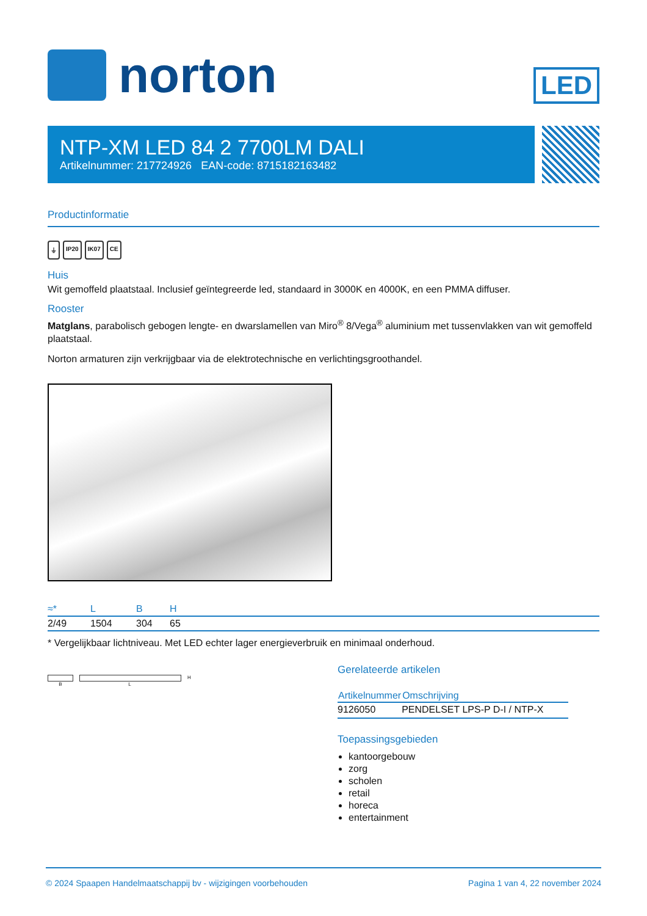norton
LED
NTP-XM LED 84 2 7700LM DALI
Artikelnummer: 217724926 EAN-code: 8715182163482
Productinformatie
⏚ IP20 IK07 CE
Huis
Wit gemoffeld plaatstaal. Inclusief geïntegreerde led, standaard in 3000K en 4000K, en een PMMA diffuser.
Rooster
Matglans, parabolisch gebogen lengte- en dwarslamellen van Miro<sup>®</sup> 8/Vega<sup>®</sup> aluminium met tussenvlakken van wit gemoffeld plaatstaal.
Norton armaturen zijn verkrijgbaar via de elektrotechnische en verlichtingsgroothandel.
| ≈* | L | B | H |
| --- | --- | --- | --- |
| 2/49 | 1504 | 304 | 65 |
* Vergelijkbaar lichtniveau. Met LED echter lager energieverbruik en minimaal onderhoud.
H
B L
Gerelateerde artikelen
| Artikelnummer | Omschrijving |
| --- | --- |
| 9126050 | PENDELSET LPS-P D-I / NTP-X |
Toepassingsgebieden
kantoorgebouw
zorg
scholen
retail
horeca
entertainment
© 2024 Spaapen Handelmaatschappij bv - wijzigingen voorbehouden Pagina 1 van 4, 22 november 2024